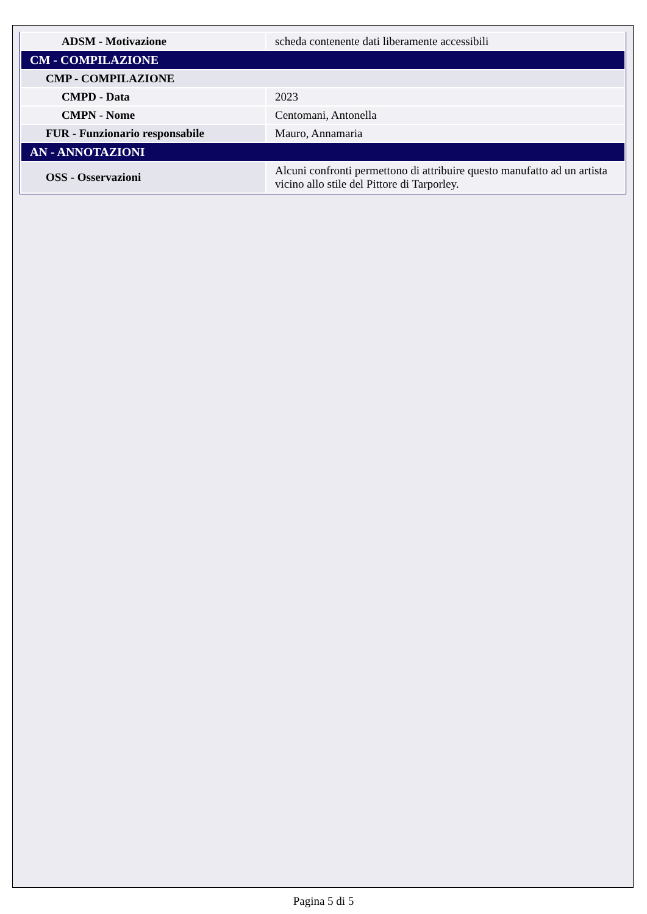| ADSM - Motivazione | scheda contenente dati liberamente accessibili |
| CM - COMPILAZIONE | |
| CMP - COMPILAZIONE | |
| CMPD - Data | 2023 |
| CMPN - Nome | Centomani, Antonella |
| FUR - Funzionario responsabile | Mauro, Annamaria |
| AN - ANNOTAZIONI | |
| OSS - Osservazioni | Alcuni confronti permettono di attribuire questo manufatto ad un artista vicino allo stile del Pittore di Tarporley. |
Pagina 5 di 5